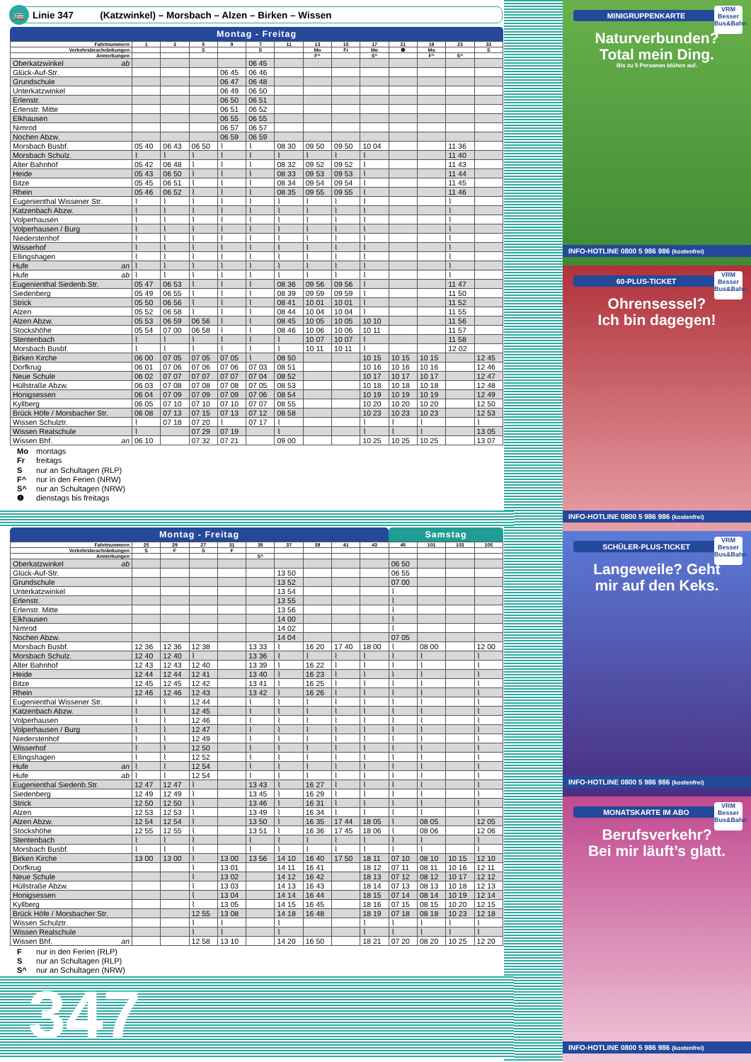🚌 Linie 347 (Katzwinkel) – Morsbach – Alzen – Birken – Wissen
Montag - Freitag
| Fahrtnummern | 1 | 3 | 5 | 9 | 7 | 11 | 13 | 15 | 17 | 21 | 19 | 23 | 33 |
| --- | --- | --- | --- | --- | --- | --- | --- | --- | --- | --- | --- | --- | --- |
| Verkehrsbeschränkungen | | | S | | S | | Mo | Fr | Mo | ❶ | Mo | | S |
| Anmerkungen | | | | | | | F^ | | S^ | | F^ | S^ | |
| Oberkatzwinkel ab | | | | | 06 45 | | | | | | | | |
| Glück-Auf-Str. | | | | 06 45 | 06 46 | | | | | | | | |
| Grundschule | | | | 06 47 | 06 48 | | | | | | | | |
| Unterkatzwinkel | | | | 06 49 | 06 50 | | | | | | | | |
| Erlenstr. | | | | 06 50 | 06 51 | | | | | | | | |
| Erlenstr. Mitte | | | | 06 51 | 06 52 | | | | | | | | |
| Elkhausen | | | | 06 55 | 06 55 | | | | | | | | |
| Nimrod | | | | 06 57 | 06 57 | | | | | | | | |
| Nochen Abzw. | | | | 06 59 | 06 59 | | | | | | | | |
| Morsbach Busbf. | 05 40 | 06 43 | 06 50 | ⌇ | ⌇ | 08 30 | 09 50 | 09 50 | 10 04 | | | 11 36 | |
| Morsbach Schulz. | ⌇ | ⌇ | ⌇ | ⌇ | ⌇ | ⌇ | ⌇ | ⌇ | ⌇ | | | 11 40 | |
| Alter Bahnhof | 05 42 | 06 48 | ⌇ | ⌇ | ⌇ | 08 32 | 09 52 | 09 52 | ⌇ | | | 11 43 | |
| Heide | 05 43 | 06 50 | ⌇ | ⌇ | ⌇ | 08 33 | 09 53 | 09 53 | ⌇ | | | 11 44 | |
| Bitze | 05 45 | 06 51 | ⌇ | ⌇ | ⌇ | 08 34 | 09 54 | 09 54 | ⌇ | | | 11 45 | |
| Rhein | 05 46 | 06 52 | ⌇ | ⌇ | ⌇ | 08 35 | 09 55 | 09 55 | ⌇ | | | 11 46 | |
| Eugenienthal Wissener Str. | ⌇ | ⌇ | ⌇ | ⌇ | ⌇ | ⌇ | ⌇ | ⌇ | ⌇ | | | ⌇ | |
| Katzenbach Abzw. | ⌇ | ⌇ | ⌇ | ⌇ | ⌇ | ⌇ | ⌇ | ⌇ | ⌇ | | | ⌇ | |
| Volperhausen | ⌇ | ⌇ | ⌇ | ⌇ | ⌇ | ⌇ | ⌇ | ⌇ | ⌇ | | | ⌇ | |
| Volperhausen / Burg | ⌇ | ⌇ | ⌇ | ⌇ | ⌇ | ⌇ | ⌇ | ⌇ | ⌇ | | | ⌇ | |
| Niederstenhof | ⌇ | ⌇ | ⌇ | ⌇ | ⌇ | ⌇ | ⌇ | ⌇ | ⌇ | | | ⌇ | |
| Wisserhof | ⌇ | ⌇ | ⌇ | ⌇ | ⌇ | ⌇ | ⌇ | ⌇ | ⌇ | | | ⌇ | |
| Ellingshagen | ⌇ | ⌇ | ⌇ | ⌇ | ⌇ | ⌇ | ⌇ | ⌇ | ⌇ | | | ⌇ | |
| Hufe an | ⌇ | ⌇ | ⌇ | ⌇ | ⌇ | ⌇ | ⌇ | ⌇ | ⌇ | | | ⌇ | |
| Hufe ab | ⌇ | ⌇ | ⌇ | ⌇ | ⌇ | ⌇ | ⌇ | ⌇ | ⌇ | | | ⌇ | |
| Eugenienthal Siedenb.Str. | 05 47 | 06 53 | ⌇ | ⌇ | ⌇ | 08 36 | 09 56 | 09 56 | ⌇ | | | 11 47 | |
| Siedenberg | 05 49 | 06 55 | ⌇ | ⌇ | ⌇ | 08 39 | 09 59 | 09 59 | ⌇ | | | 11 50 | |
| Strick | 05 50 | 06 56 | ⌇ | ⌇ | ⌇ | 08 41 | 10 01 | 10 01 | ⌇ | | | 11 52 | |
| Alzen | 05 52 | 06 58 | ⌇ | ⌇ | ⌇ | 08 44 | 10 04 | 10 04 | ⌇ | | | 11 55 | |
| Alzen Abzw. | 05 53 | 06 59 | 06 56 | ⌇ | ⌇ | 08 45 | 10 05 | 10 05 | 10 10 | | | 11 56 | |
| Stockshöhe | 05 54 | 07 00 | 06 58 | ⌇ | ⌇ | 08 46 | 10 06 | 10 06 | 10 11 | | | 11 57 | |
| Stentenbach | ⌇ | ⌇ | ⌇ | ⌇ | ⌇ | ⌇ | 10 07 | 10 07 | ⌇ | | | 11 58 | |
| Morsbach Busbf. | ⌇ | ⌇ | ⌇ | ⌇ | ⌇ | ⌇ | 10 11 | 10 11 | ⌇ | | | 12 02 | |
| Birken Kirche | 06 00 | 07 05 | 07 05 | 07 05 | ⌇ | 08 50 | | | 10 15 | 10 15 | 10 15 | | 12 45 |
| Dorfkrug | 06 01 | 07 06 | 07 06 | 07 06 | 07 03 | 08 51 | | | 10 16 | 10 16 | 10 16 | | 12 46 |
| Neue Schule | 06 02 | 07 07 | 07 07 | 07 07 | 07 04 | 08 52 | | | 10 17 | 10 17 | 10 17 | | 12 47 |
| Hüllstraße Abzw. | 06 03 | 07 08 | 07 08 | 07 08 | 07 05 | 08 53 | | | 10 18 | 10 18 | 10 18 | | 12 48 |
| Honigsessen | 06 04 | 07 09 | 07 09 | 07 09 | 07 06 | 08 54 | | | 10 19 | 10 19 | 10 19 | | 12 49 |
| Kyllberg | 06 05 | 07 10 | 07 10 | 07 10 | 07 07 | 08 55 | | | 10 20 | 10 20 | 10 20 | | 12 50 |
| Brück Höfe / Morsbacher Str. | 06 08 | 07 13 | 07 15 | 07 13 | 07 12 | 08 58 | | | 10 23 | 10 23 | 10 23 | | 12 53 |
| Wissen Schulztr. | ⌇ | 07 18 | 07 20 | ⌇ | 07 17 | ⌇ | | | ⌇ | ⌇ | ⌇ | | ⌇ |
| Wissen Realschule | ⌇ | | 07 29 | 07 19 | | ⌇ | | | ⌇ | ⌇ | ⌇ | | 13 05 |
| Wissen Bhf. an | 06 10 | | 07 32 | 07 21 | | 09 00 | | | 10 25 | 10 25 | 10 25 | | 13 07 |
Mo montags
Fr freitags
S nur an Schultagen (RLP)
F^ nur in den Ferien (NRW)
S^ nur an Schultagen (NRW)
❶ dienstags bis freitags
Montag - Freitag Samstag
| Fahrtnummern | 25 | 29 | 27 | 31 | 35 | 37 | 39 | 41 | 43 | 45 | 101 | 103 | 105 |
| --- | --- | --- | --- | --- | --- | --- | --- | --- | --- | --- | --- | --- | --- |
| Verkehrsbeschränkungen | S | F | S | F | | | | | | | | | |
| Anmerkungen | | | | | S^ | | | | | | | | |
| Oberkatzwinkel ab | | | | | | | | | | 06 50 | | | |
| Glück-Auf-Str. | | | | | | 13 50 | | | | 06 55 | | | |
| Grundschule | | | | | | 13 52 | | | | 07 00 | | | |
| Unterkatzwinkel | | | | | | 13 54 | | | | ⌇ | | | |
| Erlenstr. | | | | | | 13 55 | | | | ⌇ | | | |
| Erlenstr. Mitte | | | | | | 13 56 | | | | ⌇ | | | |
| Elkhausen | | | | | | 14 00 | | | | ⌇ | | | |
| Nimrod | | | | | | 14 02 | | | | ⌇ | | | |
| Nochen Abzw. | | | | | | 14 04 | | | | 07 05 | | | |
| Morsbach Busbf. | 12 36 | 12 36 | 12 38 | | 13 33 | ⌇ | 16 20 | 17 40 | 18 00 | ⌇ | 08 00 | | 12 00 |
| Morsbach Schulz. | 12 40 | 12 40 | ⌇ | | 13 36 | ⌇ | ⌇ | ⌇ | ⌇ | ⌇ | ⌇ | | ⌇ |
| Alter Bahnhof | 12 43 | 12 43 | 12 40 | | 13 39 | ⌇ | 16 22 | ⌇ | ⌇ | ⌇ | ⌇ | | ⌇ |
| Heide | 12 44 | 12 44 | 12 41 | | 13 40 | ⌇ | 16 23 | ⌇ | ⌇ | ⌇ | ⌇ | | ⌇ |
| Bitze | 12 45 | 12 45 | 12 42 | | 13 41 | ⌇ | 16 25 | ⌇ | ⌇ | ⌇ | ⌇ | | ⌇ |
| Rhein | 12 46 | 12 46 | 12 43 | | 13 42 | ⌇ | 16 26 | ⌇ | ⌇ | ⌇ | ⌇ | | ⌇ |
| Eugenienthal Wissener Str. | ⌇ | ⌇ | 12 44 | | ⌇ | ⌇ | ⌇ | ⌇ | ⌇ | ⌇ | ⌇ | | ⌇ |
| Katzenbach Abzw. | ⌇ | ⌇ | 12 45 | | ⌇ | ⌇ | ⌇ | ⌇ | ⌇ | ⌇ | ⌇ | | ⌇ |
| Volperhausen | ⌇ | ⌇ | 12 46 | | ⌇ | ⌇ | ⌇ | ⌇ | ⌇ | ⌇ | ⌇ | | ⌇ |
| Volperhausen / Burg | ⌇ | ⌇ | 12 47 | | ⌇ | ⌇ | ⌇ | ⌇ | ⌇ | ⌇ | ⌇ | | ⌇ |
| Niederstenhof | ⌇ | ⌇ | 12 49 | | ⌇ | ⌇ | ⌇ | ⌇ | ⌇ | ⌇ | ⌇ | | ⌇ |
| Wisserhof | ⌇ | ⌇ | 12 50 | | ⌇ | ⌇ | ⌇ | ⌇ | ⌇ | ⌇ | ⌇ | | ⌇ |
| Ellingshagen | ⌇ | ⌇ | 12 52 | | ⌇ | ⌇ | ⌇ | ⌇ | ⌇ | ⌇ | ⌇ | | ⌇ |
| Hufe an | ⌇ | ⌇ | 12 54 | | ⌇ | ⌇ | ⌇ | ⌇ | ⌇ | ⌇ | ⌇ | | ⌇ |
| Hufe ab | ⌇ | ⌇ | 12 54 | | ⌇ | ⌇ | ⌇ | ⌇ | ⌇ | ⌇ | ⌇ | | ⌇ |
| Eugenienthal Siedenb.Str. | 12 47 | 12 47 | ⌇ | | 13 43 | ⌇ | 16 27 | ⌇ | ⌇ | ⌇ | ⌇ | | ⌇ |
| Siedenberg | 12 49 | 12 49 | ⌇ | | 13 45 | ⌇ | 16 29 | ⌇ | ⌇ | ⌇ | ⌇ | | ⌇ |
| Strick | 12 50 | 12 50 | ⌇ | | 13 46 | ⌇ | 16 31 | ⌇ | ⌇ | ⌇ | ⌇ | | ⌇ |
| Alzen | 12 53 | 12 53 | ⌇ | | 13 49 | ⌇ | 16 34 | ⌇ | ⌇ | ⌇ | ⌇ | | ⌇ |
| Alzen Abzw. | 12 54 | 12 54 | ⌇ | | 13 50 | ⌇ | 16 35 | 17 44 | 18 05 | ⌇ | 08 05 | | 12 05 |
| Stockshöhe | 12 55 | 12 55 | ⌇ | | 13 51 | ⌇ | 16 36 | 17 45 | 18 06 | ⌇ | 08 06 | | 12 06 |
| Stentenbach | ⌇ | ⌇ | ⌇ | | ⌇ | ⌇ | ⌇ | ⌇ | ⌇ | ⌇ | ⌇ | | ⌇ |
| Morsbach Busbf. | ⌇ | ⌇ | ⌇ | | ⌇ | ⌇ | ⌇ | ⌇ | ⌇ | ⌇ | ⌇ | | ⌇ |
| Birken Kirche | 13 00 | 13 00 | ⌇ | 13 00 | 13 56 | 14 10 | 16 40 | 17 50 | 18 11 | 07 10 | 08 10 | 10 15 | 12 10 |
| Dorfkrug | | | ⌇ | 13 01 | | 14 11 | 16 41 | | 18 12 | 07 11 | 08 11 | 10 16 | 12 11 |
| Neue Schule | | | ⌇ | 13 02 | | 14 12 | 16 42 | | 18 13 | 07 12 | 08 12 | 10 17 | 12 12 |
| Hüllstraße Abzw. | | | ⌇ | 13 03 | | 14 13 | 16 43 | | 18 14 | 07 13 | 08 13 | 10 18 | 12 13 |
| Honigsessen | | | ⌇ | 13 04 | | 14 14 | 16 44 | | 18 15 | 07 14 | 08 14 | 10 19 | 12 14 |
| Kyllberg | | | ⌇ | 13 05 | | 14 15 | 16 45 | | 18 16 | 07 15 | 08 15 | 10 20 | 12 15 |
| Brück Höfe / Morsbacher Str. | | | 12 55 | 13 08 | | 14 18 | 16 48 | | 18 19 | 07 18 | 08 18 | 10 23 | 12 18 |
| Wissen Schulztr. | | | ⌇ | ⌇ | | ⌇ | | | ⌇ | ⌇ | ⌇ | ⌇ | ⌇ |
| Wissen Realschule | | | ⌇ | ⌇ | | ⌇ | | | ⌇ | ⌇ | ⌇ | ⌇ | ⌇ |
| Wissen Bhf. an | | | 12 58 | 13 10 | | 14 20 | 16 50 | | 18 21 | 07 20 | 08 20 | 10 25 | 12 20 |
F nur in den Ferien (RLP)
S nur an Schultagen (RLP)
S^ nur an Schultagen (NRW)
347
VRM
Besser Bus&Bahn
MINIGRUPPENKARTE
Naturverbunden?
Total mein Ding.
Bis zu 5 Personen blühen auf.
INFO-HOTLINE 0800 5 986 986 (kostenfrei)
VRM
Besser Bus&Bahn
60-PLUS-TICKET
Ohrensessel?
Ich bin dagegen!
INFO-HOTLINE 0800 5 986 986 (kostenfrei)
VRM
Besser Bus&Bahn
SCHÜLER-PLUS-TICKET
Langeweile? Geht
mir auf den Keks.
INFO-HOTLINE 0800 5 986 986 (kostenfrei)
VRM
Besser Bus&Bahn
MONATSKARTE IM ABO
Berufsverkehr?
Bei mir läuft’s glatt.
INFO-HOTLINE 0800 5 986 986 (kostenfrei)